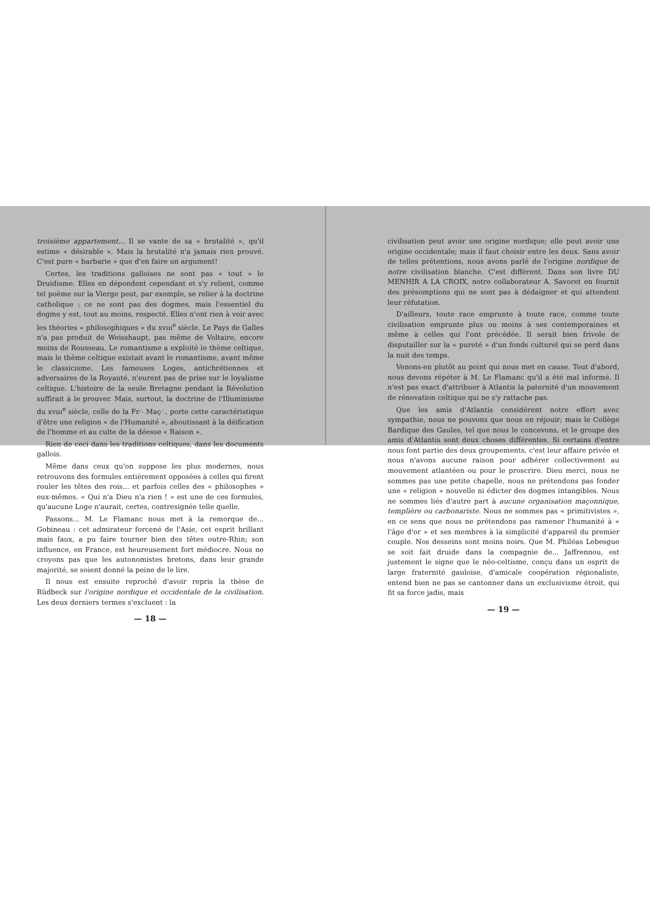troisième appartement... Il se vante de sa « brutalité », qu'il estime « désirable ». Mais la brutalité n'a jamais rien prouvé. C'est pure « barbarie » que d'en faire un argument!
Certes, les traditions galloises ne sont pas « tout » le Druidisme. Elles en dépendent cependant et s'y relient, comme tel poème sur la Vierge peut, par exemple, se relier à la doctrine catholique : ce ne sont pas des dogmes, mais l'essentiel du dogme y est, tout au moins, respecté. Elles n'ont rien à voir avec les théories « philosophiques » du xvııı<sup>e</sup> siècle. Le Pays de Galles n'a pas produit de Weisshaupt, pas même de Voltaire, encore moins de Rousseau. Le romantisme a exploité le thème celtique, mais le thème celtique existait avant le romantisme, avant même le classicisme. Les fameuses Loges, antichrétiennes et adversaires de la Royauté, n'eurent pas de prise sur le loyalisme celtique. L'histoire de la seule Bretagne pendant la Révolution suffirait à le prouver. Mais, surtout, la doctrine de l'Illuminisme du xvııı<sup>e</sup> siècle, celle de la Fr∴ Maç∴, porte cette caractéristique d'être une religion « de l'Humanité », aboutissant à la déification de l'homme et au culte de la déesse « Raison ».
Rien de ceci dans les traditions celtiques, dans les documents gallois.
Même dans ceux qu'on suppose les plus modernes, nous retrouvons des formules entièrement opposées à celles qui firent rouler les têtes des rois... et parfois celles des « philosophes » eux-mêmes. « Qui n'a Dieu n'a rien ! » est une de ces formules, qu'aucune Loge n'aurait, certes, contresignée telle quelle.
Passons... M. Le Flamanc nous met à la remorque de... Gobineau : cet admirateur forcené de l'Asie, cet esprit brillant mais faux, a pu faire tourner bien des têtes outre-Rhin; son influence, en France, est heureusement fort médiocre. Nous ne croyons pas que les autonomistes bretons, dans leur grande majorité, se soient donné la peine de le lire.
Il nous est ensuite reproché d'avoir repris la thèse de Rüdbeck sur l'origine nordique et occidentale de la civilisation. Les deux derniers termes s'excluent : la
— 18 —
civilisation peut avoir une origine nordique; elle peut avoir une origine occidentale; mais il faut choisir entre les deux. Sans avoir de telles prétentions, nous avons parlé de l'origine nordique de notre civilisation blanche. C'est différent. Dans son livre DU MENHIR A LA CROIX, notre collaborateur A. Savoret en fournit des présomptions qui ne sont pas à dédaigner et qui attendent leur réfutation.
D'ailleurs, toute race emprunte à toute race, comme toute civilisation emprunte plus ou moins à ses contemporaines et même à celles qui l'ont précédée. Il serait bien frivole de disputailler sur la « pureté » d'un fonds culturel qui se perd dans la nuit des temps.
Venons-en plutôt au point qui nous met en cause. Tout d'abord, nous devons répéter à M. Le Flamanc qu'il a été mal informé. Il n'est pas exact d'attribuer à Atlantis la paternité d'un mouvement de rénovation celtique qui ne s'y rattache pas.
Que les amis d'Atlantis considèrent notre effort avec sympathie, nous ne pouvons que nous en réjouir; mais le Collège Bardique des Gaules, tel que nous le concevons, et le groupe des amis d'Atlantis sont deux choses différentes. Si certains d'entre nous font partie des deux groupements, c'est leur affaire privée et nous n'avons aucune raison pour adhérer collectivement au mouvement atlantéen ou pour le proscrire. Dieu merci, nous ne sommes pas une petite chapelle, nous ne prétendons pas fonder une « religion » nouvelle ni édicter des dogmes intangibles. Nous ne sommes liés d'autre part à aucune organisation maçonnique, templière ou carbonariste. Nous ne sommes pas « primitivistes », en ce sens que nous ne prétendons pas ramener l'humanité à « l'âge d'or » et ses membres à la simplicité d'appareil du premier couple. Nos desseins sont moins noirs. Que M. Philéas Lebesgue se soit fait druide dans la compagnie de... Jaffrennou, est justement le signe que le néo-celtisme, conçu dans un esprit de large fraternité gauloise, d'amicale coopération régionaliste, entend bien ne pas se cantonner dans un exclusivisme étroit, qui fit sa force jadis, mais
— 19 —